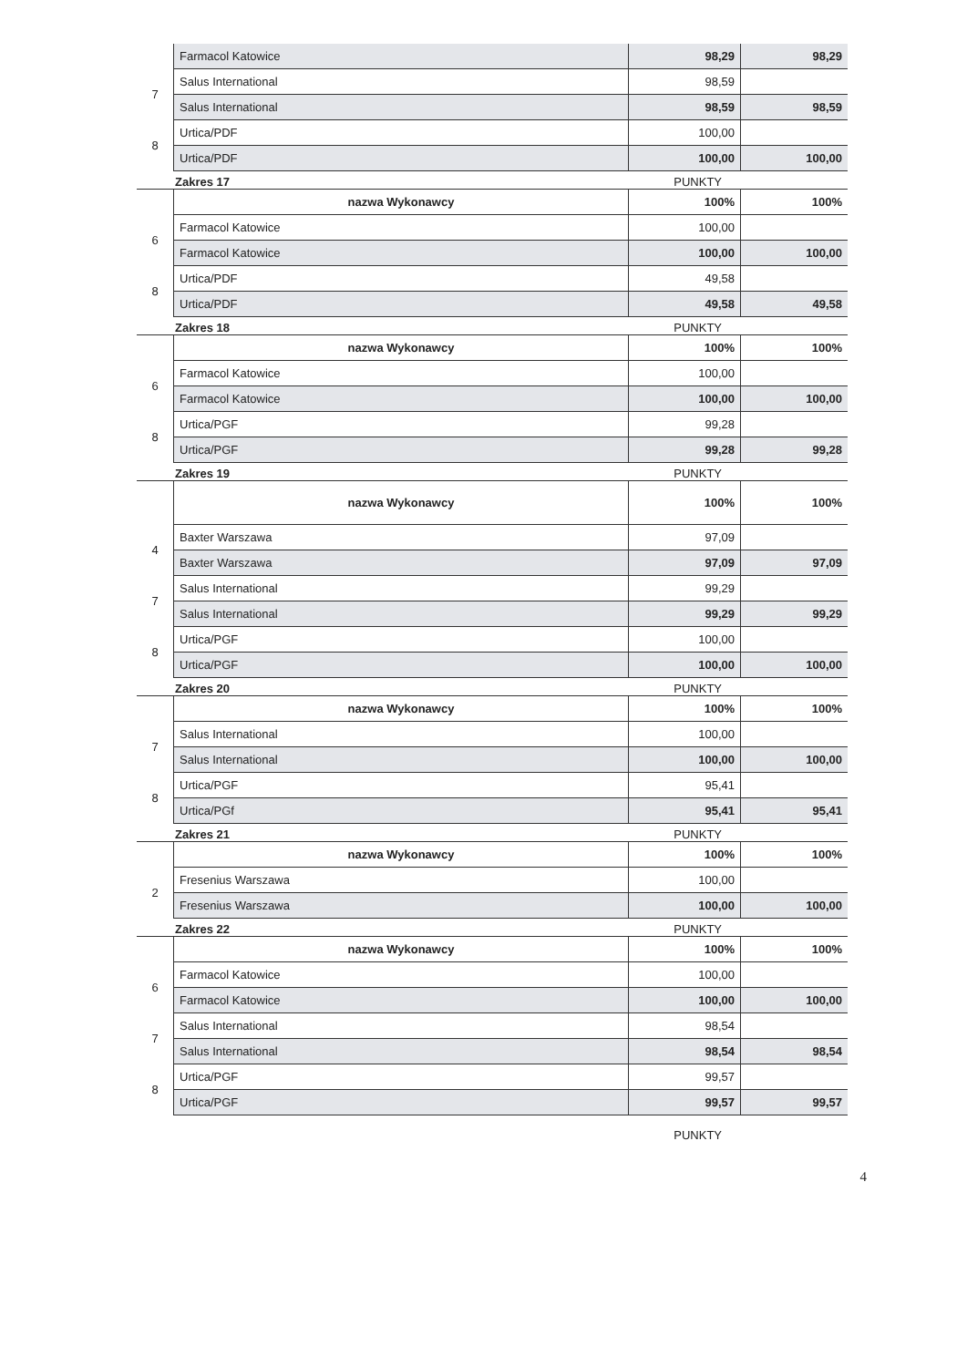| | Farmacol Katowice | 98,29 | 98,29 |
| 7 | Salus International | 98,59 | |
| | Salus International | 98,59 | 98,59 |
| 8 | Urtica/PDF | 100,00 | |
| | Urtica/PDF | 100,00 | 100,00 |
Zakres 17 PUNKTY
| | nazwa Wykonawcy | 100% | 100% |
| 6 | Farmacol Katowice | 100,00 | |
| | Farmacol Katowice | 100,00 | 100,00 |
| 8 | Urtica/PDF | 49,58 | |
| | Urtica/PDF | 49,58 | 49,58 |
Zakres 18 PUNKTY
| | nazwa Wykonawcy | 100% | 100% |
| 6 | Farmacol Katowice | 100,00 | |
| | Farmacol Katowice | 100,00 | 100,00 |
| 8 | Urtica/PGF | 99,28 | |
| | Urtica/PGF | 99,28 | 99,28 |
Zakres 19 PUNKTY
| | nazwa Wykonawcy | 100% | 100% |
| 4 | Baxter Warszawa | 97,09 | |
| | Baxter Warszawa | 97,09 | 97,09 |
| 7 | Salus International | 99,29 | |
| | Salus International | 99,29 | 99,29 |
| 8 | Urtica/PGF | 100,00 | |
| | Urtica/PGF | 100,00 | 100,00 |
Zakres 20 PUNKTY
| | nazwa Wykonawcy | 100% | 100% |
| 7 | Salus International | 100,00 | |
| | Salus International | 100,00 | 100,00 |
| 8 | Urtica/PGF | 95,41 | |
| | Urtica/PGf | 95,41 | 95,41 |
Zakres 21 PUNKTY
| | nazwa Wykonawcy | 100% | 100% |
| 2 | Fresenius Warszawa | 100,00 | |
| | Fresenius Warszawa | 100,00 | 100,00 |
Zakres 22 PUNKTY
| | nazwa Wykonawcy | 100% | 100% |
| 6 | Farmacol Katowice | 100,00 | |
| | Farmacol Katowice | 100,00 | 100,00 |
| 7 | Salus International | 98,54 | |
| | Salus International | 98,54 | 98,54 |
| 8 | Urtica/PGF | 99,57 | |
| | Urtica/PGF | 99,57 | 99,57 |
PUNKTY
4